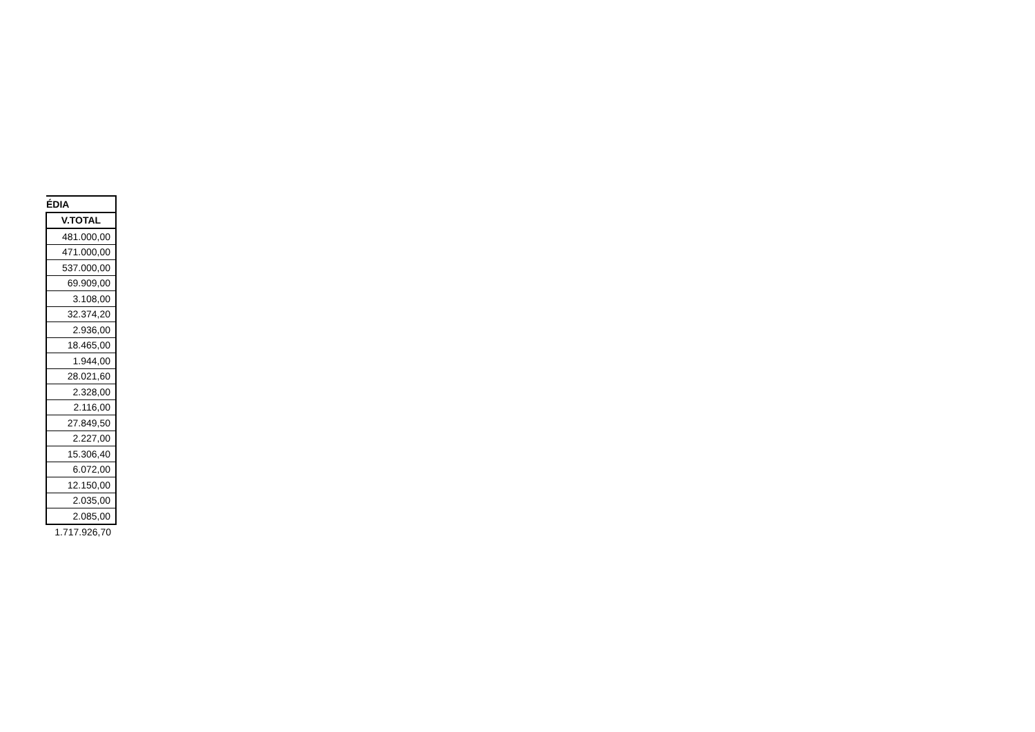| ÉDIA |
| --- |
| V.TOTAL |
| 481.000,00 |
| 471.000,00 |
| 537.000,00 |
| 69.909,00 |
| 3.108,00 |
| 32.374,20 |
| 2.936,00 |
| 18.465,00 |
| 1.944,00 |
| 28.021,60 |
| 2.328,00 |
| 2.116,00 |
| 27.849,50 |
| 2.227,00 |
| 15.306,40 |
| 6.072,00 |
| 12.150,00 |
| 2.035,00 |
| 2.085,00 |
| 1.717.926,70 |